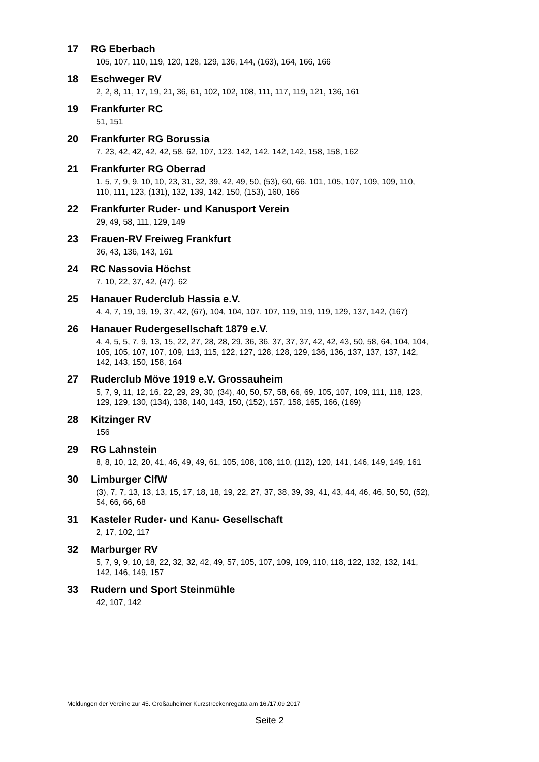17 RG Eberbach
105, 107, 110, 119, 120, 128, 129, 136, 144, (163), 164, 166, 166
18 Eschweger RV
2, 2, 8, 11, 17, 19, 21, 36, 61, 102, 102, 108, 111, 117, 119, 121, 136, 161
19 Frankfurter RC
51, 151
20 Frankfurter RG Borussia
7, 23, 42, 42, 42, 42, 58, 62, 107, 123, 142, 142, 142, 142, 158, 158, 162
21 Frankfurter RG Oberrad
1, 5, 7, 9, 9, 10, 10, 23, 31, 32, 39, 42, 49, 50, (53), 60, 66, 101, 105, 107, 109, 109, 110,
110, 111, 123, (131), 132, 139, 142, 150, (153), 160, 166
22 Frankfurter Ruder- und Kanusport Verein
29, 49, 58, 111, 129, 149
23 Frauen-RV Freiweg Frankfurt
36, 43, 136, 143, 161
24 RC Nassovia Höchst
7, 10, 22, 37, 42, (47), 62
25 Hanauer Ruderclub Hassia e.V.
4, 4, 7, 19, 19, 19, 37, 42, (67), 104, 104, 107, 107, 119, 119, 119, 129, 137, 142, (167)
26 Hanauer Rudergesellschaft 1879 e.V.
4, 4, 5, 5, 7, 9, 13, 15, 22, 27, 28, 28, 29, 36, 36, 37, 37, 37, 42, 42, 43, 50, 58, 64, 104, 104,
105, 105, 107, 107, 109, 113, 115, 122, 127, 128, 128, 129, 136, 136, 137, 137, 137, 142,
142, 143, 150, 158, 164
27 Ruderclub Möve 1919 e.V. Grossauheim
5, 7, 9, 11, 12, 16, 22, 29, 29, 30, (34), 40, 50, 57, 58, 66, 69, 105, 107, 109, 111, 118, 123,
129, 129, 130, (134), 138, 140, 143, 150, (152), 157, 158, 165, 166, (169)
28 Kitzinger RV
156
29 RG Lahnstein
8, 8, 10, 12, 20, 41, 46, 49, 49, 61, 105, 108, 108, 110, (112), 120, 141, 146, 149, 149, 161
30 Limburger ClfW
(3), 7, 7, 13, 13, 13, 15, 17, 18, 18, 19, 22, 27, 37, 38, 39, 39, 41, 43, 44, 46, 46, 50, 50, (52),
54, 66, 66, 68
31 Kasteler Ruder- und Kanu- Gesellschaft
2, 17, 102, 117
32 Marburger RV
5, 7, 9, 9, 10, 18, 22, 32, 32, 42, 49, 57, 105, 107, 109, 109, 110, 118, 122, 132, 132, 141,
142, 146, 149, 157
33 Rudern und Sport Steinmühle
42, 107, 142
Meldungen der Vereine zur 45. Großauheimer Kurzstreckenregatta am 16./17.09.2017
Seite 2